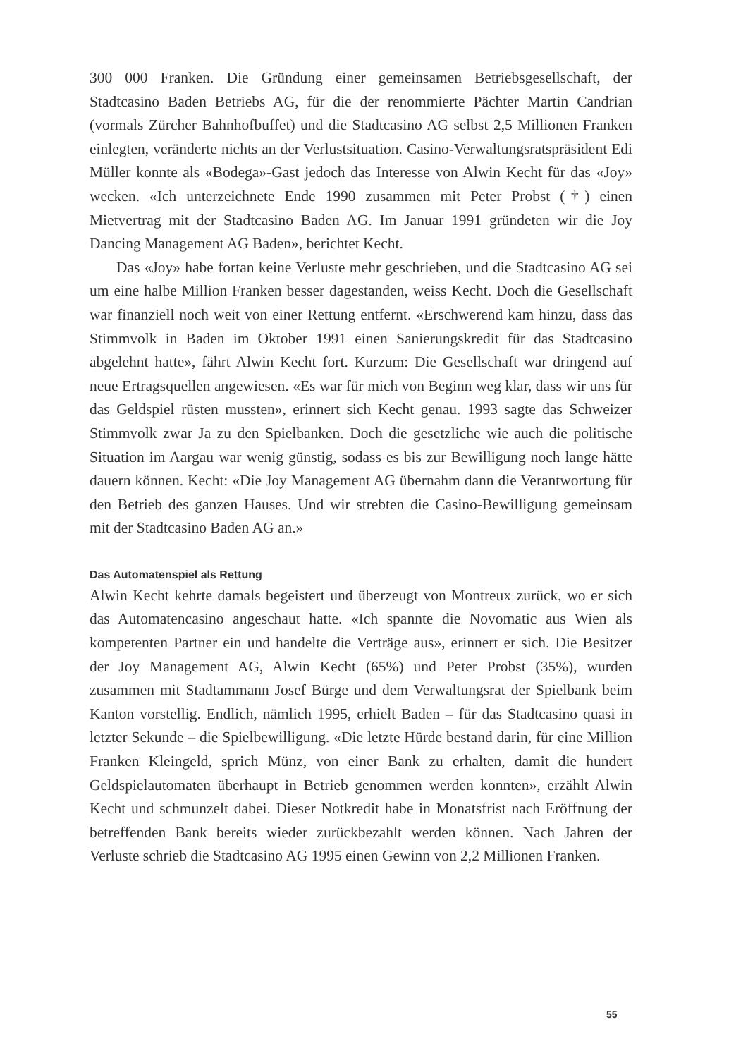300 000 Franken. Die Gründung einer gemeinsamen Betriebsgesellschaft, der Stadtcasino Baden Betriebs AG, für die der renommierte Pächter Martin Candrian (vormals Zürcher Bahnhofbuffet) und die Stadtcasino AG selbst 2,5 Millionen Franken einlegten, veränderte nichts an der Verlustsituation. Casino-Verwaltungsratspräsident Edi Müller konnte als «Bodega»-Gast jedoch das Interesse von Alwin Kecht für das «Joy» wecken. «Ich unterzeichnete Ende 1990 zusammen mit Peter Probst (†) einen Mietvertrag mit der Stadtcasino Baden AG. Im Januar 1991 gründeten wir die Joy Dancing Management AG Baden», berichtet Kecht.
Das «Joy» habe fortan keine Verluste mehr geschrieben, und die Stadtcasino AG sei um eine halbe Million Franken besser dagestanden, weiss Kecht. Doch die Gesellschaft war finanziell noch weit von einer Rettung entfernt. «Erschwerend kam hinzu, dass das Stimmvolk in Baden im Oktober 1991 einen Sanierungskredit für das Stadtcasino abgelehnt hatte», fährt Alwin Kecht fort. Kurzum: Die Gesellschaft war dringend auf neue Ertragsquellen angewiesen. «Es war für mich von Beginn weg klar, dass wir uns für das Geldspiel rüsten mussten», erinnert sich Kecht genau. 1993 sagte das Schweizer Stimmvolk zwar Ja zu den Spielbanken. Doch die gesetzliche wie auch die politische Situation im Aargau war wenig günstig, sodass es bis zur Bewilligung noch lange hätte dauern können. Kecht: «Die Joy Management AG übernahm dann die Verantwortung für den Betrieb des ganzen Hauses. Und wir strebten die Casino-Bewilligung gemeinsam mit der Stadtcasino Baden AG an.»
Das Automatenspiel als Rettung
Alwin Kecht kehrte damals begeistert und überzeugt von Montreux zurück, wo er sich das Automatencasino angeschaut hatte. «Ich spannte die Novomatic aus Wien als kompetenten Partner ein und handelte die Verträge aus», erinnert er sich. Die Besitzer der Joy Management AG, Alwin Kecht (65%) und Peter Probst (35%), wurden zusammen mit Stadtammann Josef Bürge und dem Verwaltungsrat der Spielbank beim Kanton vorstellig. Endlich, nämlich 1995, erhielt Baden – für das Stadtcasino quasi in letzter Sekunde – die Spielbewilligung. «Die letzte Hürde bestand darin, für eine Million Franken Kleingeld, sprich Münz, von einer Bank zu erhalten, damit die hundert Geldspielautomaten überhaupt in Betrieb genommen werden konnten», erzählt Alwin Kecht und schmunzelt dabei. Dieser Notkredit habe in Monatsfrist nach Eröffnung der betreffenden Bank bereits wieder zurückbezahlt werden können. Nach Jahren der Verluste schrieb die Stadtcasino AG 1995 einen Gewinn von 2,2 Millionen Franken.
55